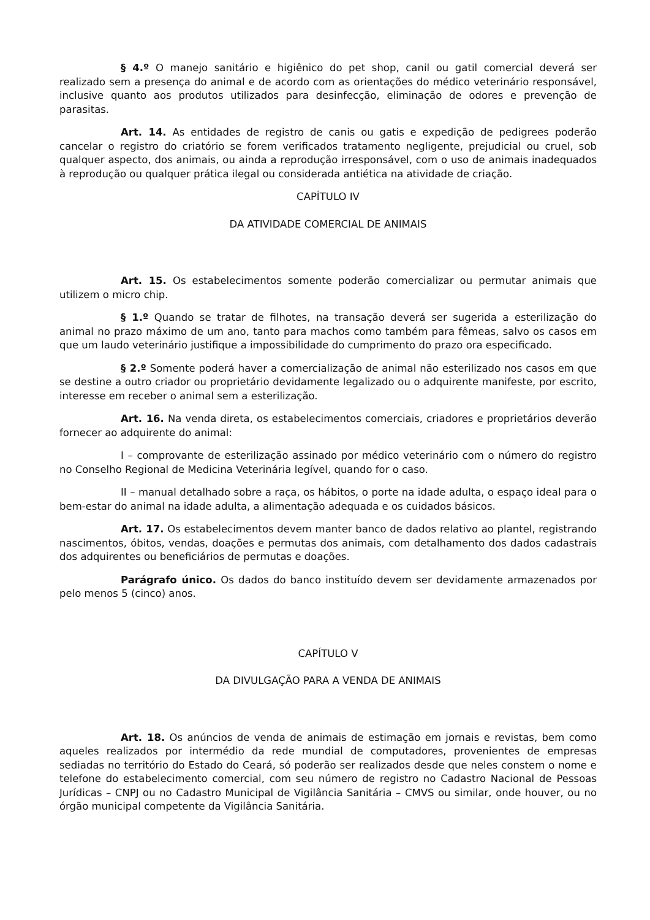§ 4.º O manejo sanitário e higiênico do pet shop, canil ou gatil comercial deverá ser realizado sem a presença do animal e de acordo com as orientações do médico veterinário responsável, inclusive quanto aos produtos utilizados para desinfecção, eliminação de odores e prevenção de parasitas.
Art. 14. As entidades de registro de canis ou gatis e expedição de pedigrees poderão cancelar o registro do criatório se forem verificados tratamento negligente, prejudicial ou cruel, sob qualquer aspecto, dos animais, ou ainda a reprodução irresponsável, com o uso de animais inadequados à reprodução ou qualquer prática ilegal ou considerada antiética na atividade de criação.
CAPÍTULO IV
DA ATIVIDADE COMERCIAL DE ANIMAIS
Art. 15. Os estabelecimentos somente poderão comercializar ou permutar animais que utilizem o micro chip.
§ 1.º Quando se tratar de filhotes, na transação deverá ser sugerida a esterilização do animal no prazo máximo de um ano, tanto para machos como também para fêmeas, salvo os casos em que um laudo veterinário justifique a impossibilidade do cumprimento do prazo ora especificado.
§ 2.º Somente poderá haver a comercialização de animal não esterilizado nos casos em que se destine a outro criador ou proprietário devidamente legalizado ou o adquirente manifeste, por escrito, interesse em receber o animal sem a esterilização.
Art. 16. Na venda direta, os estabelecimentos comerciais, criadores e proprietários deverão fornecer ao adquirente do animal:
I – comprovante de esterilização assinado por médico veterinário com o número do registro no Conselho Regional de Medicina Veterinária legível, quando for o caso.
II – manual detalhado sobre a raça, os hábitos, o porte na idade adulta, o espaço ideal para o bem-estar do animal na idade adulta, a alimentação adequada e os cuidados básicos.
Art. 17. Os estabelecimentos devem manter banco de dados relativo ao plantel, registrando nascimentos, óbitos, vendas, doações e permutas dos animais, com detalhamento dos dados cadastrais dos adquirentes ou beneficiários de permutas e doações.
Parágrafo único. Os dados do banco instituído devem ser devidamente armazenados por pelo menos 5 (cinco) anos.
CAPÍTULO V
DA DIVULGAÇÃO PARA A VENDA DE ANIMAIS
Art. 18. Os anúncios de venda de animais de estimação em jornais e revistas, bem como aqueles realizados por intermédio da rede mundial de computadores, provenientes de empresas sediadas no território do Estado do Ceará, só poderão ser realizados desde que neles constem o nome e telefone do estabelecimento comercial, com seu número de registro no Cadastro Nacional de Pessoas Jurídicas – CNPJ ou no Cadastro Municipal de Vigilância Sanitária – CMVS ou similar, onde houver, ou no órgão municipal competente da Vigilância Sanitária.